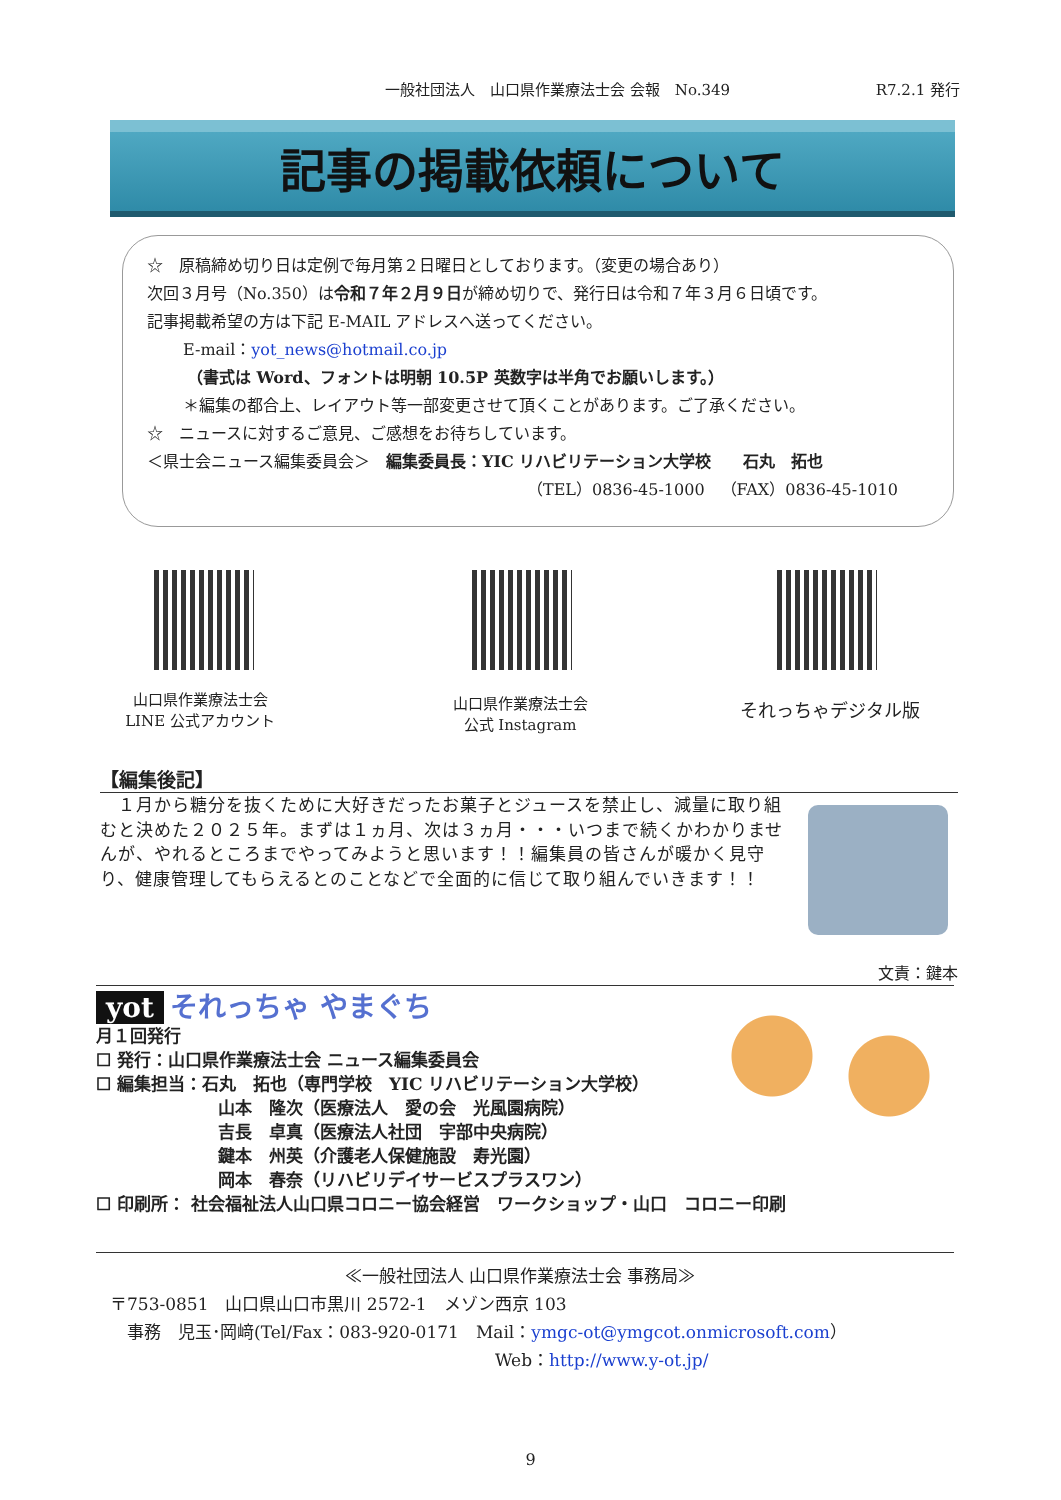一般社団法人　山口県作業療法士会 会報　No.349 R7.2.1 発行
記事の掲載依頼について
☆　原稿締め切り日は定例で毎月第２日曜日としております。（変更の場合あり）
次回３月号（No.350）は令和７年２月９日が締め切りで、発行日は令和７年３月６日頃です。
記事掲載希望の方は下記 E-MAIL アドレスへ送ってください。
E-mail：yot_news@hotmail.co.jp
（書式は Word、フォントは明朝 10.5P 英数字は半角でお願いします。）
＊編集の都合上、レイアウト等一部変更させて頂くことがあります。ご了承ください。
☆　ニュースに対するご意見、ご感想をお待ちしています。
＜県士会ニュース編集委員会＞　編集委員長：YIC リハビリテーション大学校　　石丸　拓也
（TEL）0836-45-1000　（FAX）0836-45-1010
山口県作業療法士会
LINE 公式アカウント
山口県作業療法士会
公式 Instagram
それっちゃデジタル版
【編集後記】
　１月から糖分を抜くために大好きだったお菓子とジュースを禁止し、減量に取り組むと決めた２０２５年。まずは１ヵ月、次は３ヵ月・・・いつまで続くかわかりませんが、やれるところまでやってみようと思います！！編集員の皆さんが暖かく見守り、健康管理してもらえるとのことなどで全面的に信じて取り組んでいきます！！
文責：鍵本
yot それっちゃ やまぐち
月１回発行
☐ 発行：山口県作業療法士会 ニュース編集委員会
☐ 編集担当：石丸　拓也（専門学校　YIC リハビリテーション大学校）
山本　隆次（医療法人　愛の会　光風園病院）
吉長　卓真（医療法人社団　宇部中央病院）
鍵本　州英（介護老人保健施設　寿光園）
岡本　春奈（リハビリデイサービスプラスワン）
☐ 印刷所： 社会福祉法人山口県コロニー協会経営　ワークショップ・山口　コロニー印刷
≪一般社団法人 山口県作業療法士会 事務局≫
〒753‐0851　山口県山口市黒川 2572‐1　メゾン西京 103
　事務　児玉･岡﨑(Tel/Fax：083-920-0171　Mail：ymgc-ot@ymgcot.onmicrosoft.com）
Web：http://www.y-ot.jp/
9